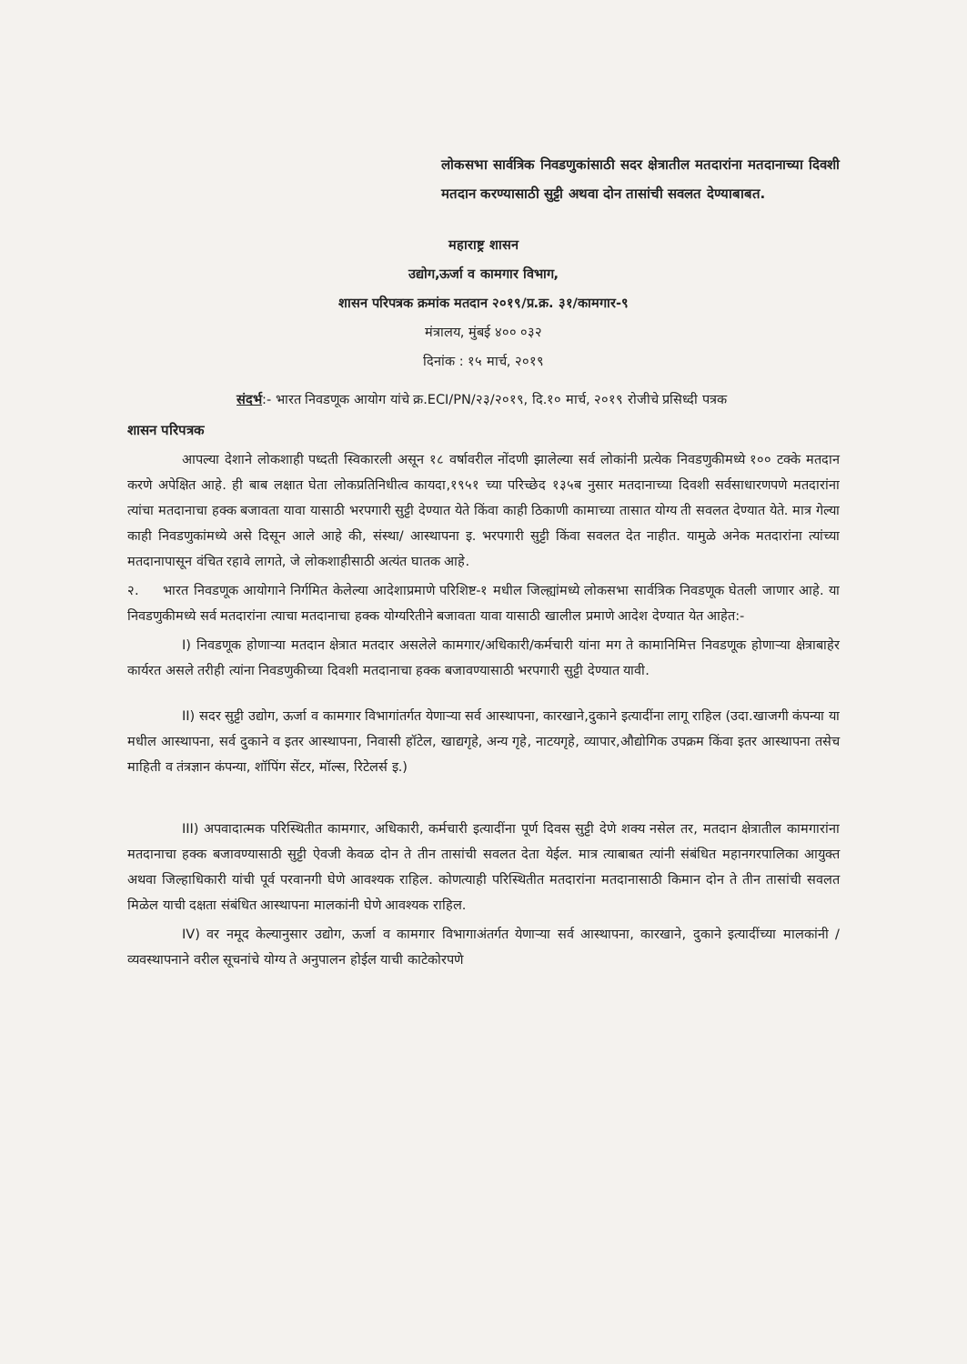लोकसभा सार्वत्रिक निवडणुकांसाठी सदर क्षेत्रातील मतदारांना मतदानाच्या दिवशी मतदान करण्यासाठी सुट्टी अथवा दोन तासांची सवलत देण्याबाबत.
महाराष्ट्र शासन
उद्योग,ऊर्जा व कामगार विभाग,
शासन परिपत्रक क्रमांक मतदान २०१९/प्र.क्र. ३१/कामगार-९
मंत्रालय, मुंबई ४०० ०३२
दिनांक : १५ मार्च, २०१९
संदर्भ:- भारत निवडणूक आयोग यांचे क्र.ECI/PN/२३/२०१९, दि.१० मार्च, २०१९ रोजीचे प्रसिध्दी पत्रक
शासन परिपत्रक
आपल्या देशाने लोकशाही पध्दती स्विकारली असून १८ वर्षावरील नोंदणी झालेल्या सर्व लोकांनी प्रत्येक निवडणुकीमध्ये १०० टक्के मतदान करणे अपेक्षित आहे. ही बाब लक्षात घेता लोकप्रतिनिधीत्व कायदा,१९५१ च्या परिच्छेद १३५ब नुसार मतदानाच्या दिवशी सर्वसाधारणपणे मतदारांना त्यांचा मतदानाचा हक्क बजावता यावा यासाठी भरपगारी सुट्टी देण्यात येते किंवा काही ठिकाणी कामाच्या तासात योग्य ती सवलत देण्यात येते. मात्र गेल्या काही निवडणुकांमध्ये असे दिसून आले आहे की, संस्था/ आस्थापना इ. भरपगारी सुट्टी किंवा सवलत देत नाहीत. यामुळे अनेक मतदारांना त्यांच्या मतदानापासून वंचित रहावे लागते, जे लोकशाहीसाठी अत्यंत घातक आहे.
२. भारत निवडणूक आयोगाने निर्गमित केलेल्या आदेशाप्रमाणे परिशिष्ट-१ मधील जिल्ह्यांमध्ये लोकसभा सार्वत्रिक निवडणूक घेतली जाणार आहे. या निवडणुकीमध्ये सर्व मतदारांना त्याचा मतदानाचा हक्क योग्यरितीने बजावता यावा यासाठी खालील प्रमाणे आदेश देण्यात येत आहेत:-
I) निवडणूक होणाऱ्या मतदान क्षेत्रात मतदार असलेले कामगार/अधिकारी/कर्मचारी यांना मग ते कामानिमित्त निवडणूक होणाऱ्या क्षेत्राबाहेर कार्यरत असले तरीही त्यांना निवडणुकीच्या दिवशी मतदानाचा हक्क बजावण्यासाठी भरपगारी सुट्टी देण्यात यावी.
II) सदर सुट्टी उद्योग, ऊर्जा व कामगार विभागांतर्गत येणाऱ्या सर्व आस्थापना, कारखाने,दुकाने इत्यादींना लागू राहिल (उदा.खाजगी कंपन्या या मधील आस्थापना, सर्व दुकाने व इतर आस्थापना, निवासी हॉटेल, खाद्यगृहे, अन्य गृहे, नाटयगृहे, व्यापार,औद्योगिक उपक्रम किंवा इतर आस्थापना तसेच माहिती व तंत्रज्ञान कंपन्या, शॉपिंग सेंटर, मॉल्स, रिटेलर्स इ.)
III) अपवादात्मक परिस्थितीत कामगार, अधिकारी, कर्मचारी इत्यादींना पूर्ण दिवस सुट्टी देणे शक्य नसेल तर, मतदान क्षेत्रातील कामगारांना मतदानाचा हक्क बजावण्यासाठी सुट्टी ऐवजी केवळ दोन ते तीन तासांची सवलत देता येईल. मात्र त्याबाबत त्यांनी संबंधित महानगरपालिका आयुक्त अथवा जिल्हाधिकारी यांची पूर्व परवानगी घेणे आवश्यक राहिल. कोणत्याही परिस्थितीत मतदारांना मतदानासाठी किमान दोन ते तीन तासांची सवलत मिळेल याची दक्षता संबंधित आस्थापना मालकांनी घेणे आवश्यक राहिल.
IV) वर नमूद केल्यानुसार उद्योग, ऊर्जा व कामगार विभागाअंतर्गत येणाऱ्या सर्व आस्थापना, कारखाने, दुकाने इत्यादींच्या मालकांनी / व्यवस्थापनाने वरील सूचनांचे योग्य ते अनुपालन होईल याची काटेकोरपणे